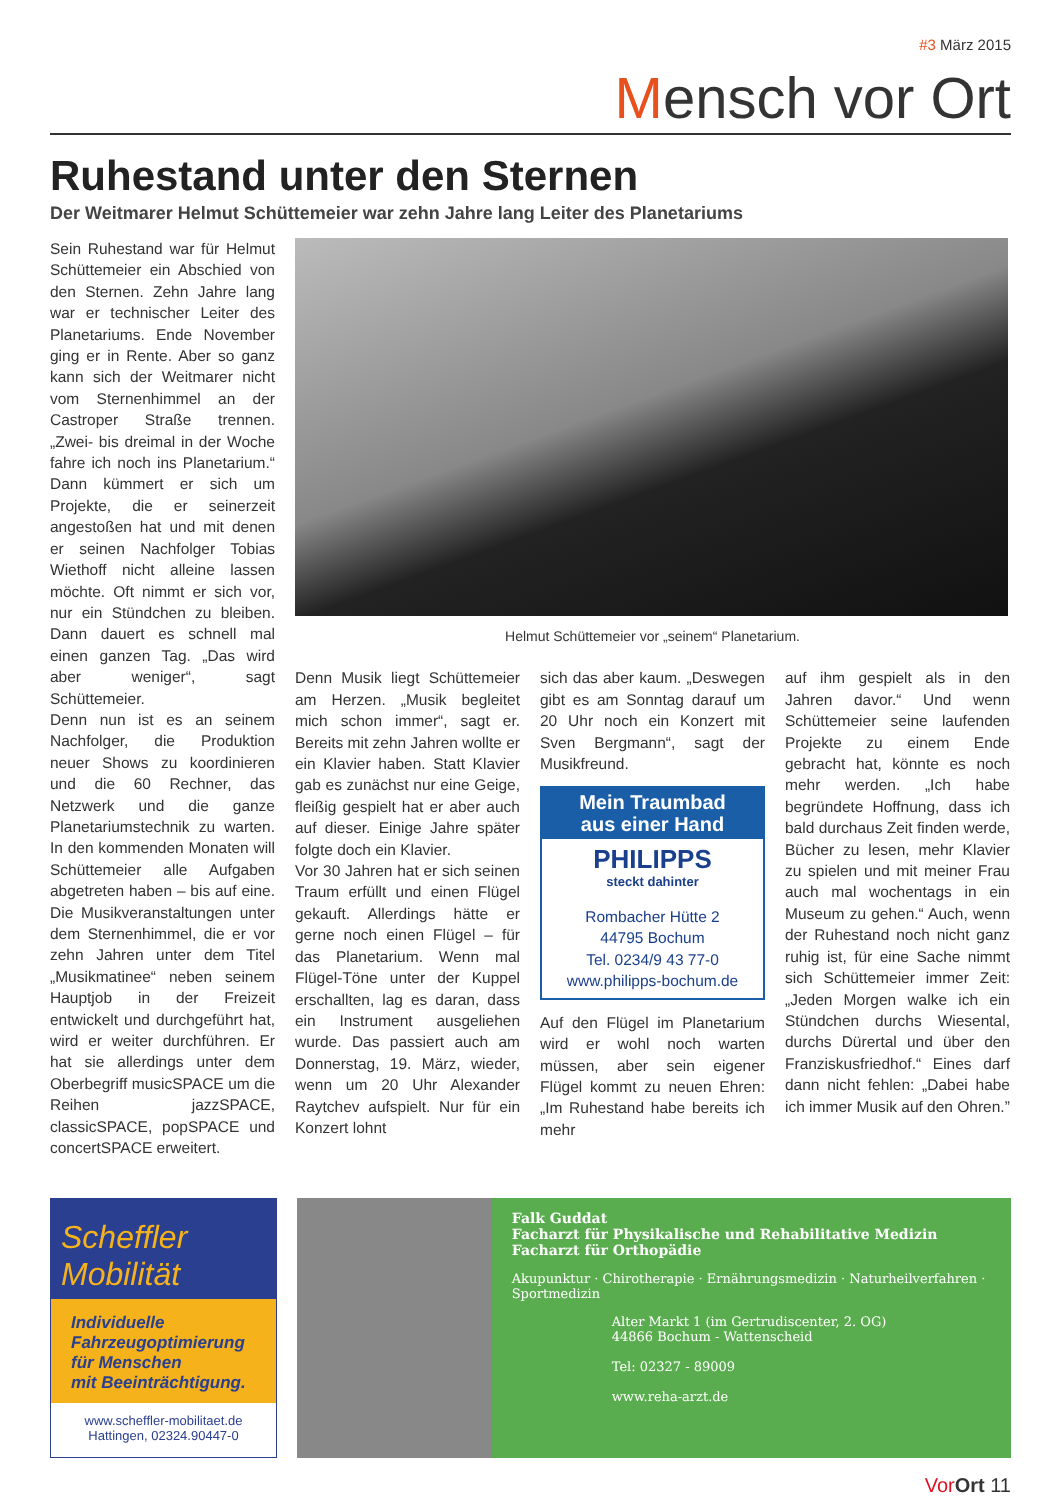#3 März 2015
Mensch vor Ort
Ruhestand unter den Sternen
Der Weitmarer Helmut Schüttemeier war zehn Jahre lang Leiter des Planetariums
Sein Ruhestand war für Helmut Schüttemeier ein Abschied von den Sternen. Zehn Jahre lang war er technischer Leiter des Planetariums. Ende November ging er in Rente. Aber so ganz kann sich der Weitmarer nicht vom Sternenhimmel an der Castroper Straße trennen. „Zwei- bis dreimal in der Woche fahre ich noch ins Planetarium.“ Dann kümmert er sich um Projekte, die er seinerzeit angestoßen hat und mit denen er seinen Nachfolger Tobias Wiethoff nicht alleine lassen möchte. Oft nimmt er sich vor, nur ein Stündchen zu bleiben. Dann dauert es schnell mal einen ganzen Tag. „Das wird aber weniger“, sagt Schüttemeier.
Denn nun ist es an seinem Nachfolger, die Produktion neuer Shows zu koordinieren und die 60 Rechner, das Netzwerk und die ganze Planetariumstechnik zu warten. In den kommenden Monaten will Schüttemeier alle Aufgaben abgetreten haben – bis auf eine. Die Musikveranstaltungen unter dem Sternenhimmel, die er vor zehn Jahren unter dem Titel „Musikmatinee“ neben seinem Hauptjob in der Freizeit entwickelt und durchgeführt hat, wird er weiter durchführen. Er hat sie allerdings unter dem Oberbegriff musicSPACE um die Reihen jazzSPACE, classicSPACE, popSPACE und concertSPACE erweitert.
Helmut Schüttemeier vor „seinem“ Planetarium.
Denn Musik liegt Schüttemeier am Herzen. „Musik begleitet mich schon immer“, sagt er. Bereits mit zehn Jahren wollte er ein Klavier haben. Statt Klavier gab es zunächst nur eine Geige, fleißig gespielt hat er aber auch auf dieser. Einige Jahre später folgte doch ein Klavier.
Vor 30 Jahren hat er sich seinen Traum erfüllt und einen Flügel gekauft. Allerdings hätte er gerne noch einen Flügel – für das Planetarium. Wenn mal Flügel-Töne unter der Kuppel erschallten, lag es daran, dass ein Instrument ausgeliehen wurde. Das passiert auch am Donnerstag, 19. März, wieder, wenn um 20 Uhr Alexander Raytchev aufspielt. Nur für ein Konzert lohnt
sich das aber kaum. „Deswegen gibt es am Sonntag darauf um 20 Uhr noch ein Konzert mit Sven Bergmann“, sagt der Musikfreund.
Mein Traumbad
aus einer Hand
PHILIPPS
steckt dahinter
Rombacher Hütte 2
44795 Bochum
Tel. 0234/9 43 77-0
www.philipps-bochum.de
Auf den Flügel im Planetarium wird er wohl noch warten müssen, aber sein eigener Flügel kommt zu neuen Ehren: „Im Ruhestand habe bereits ich mehr
auf ihm gespielt als in den Jahren davor.“ Und wenn Schüttemeier seine laufenden Projekte zu einem Ende gebracht hat, könnte es noch mehr werden. „Ich habe begründete Hoffnung, dass ich bald durchaus Zeit finden werde, Bücher zu lesen, mehr Klavier zu spielen und mit meiner Frau auch mal wochentags in ein Museum zu gehen.“ Auch, wenn der Ruhestand noch nicht ganz ruhig ist, für eine Sache nimmt sich Schüttemeier immer Zeit: „Jeden Morgen walke ich ein Stündchen durchs Wiesental, durchs Dürertal und über den Franziskusfriedhof.“ Eines darf dann nicht fehlen: „Dabei habe ich immer Musik auf den Ohren.”
Scheffler
Mobilität
Individuelle
Fahrzeugoptimierung
für Menschen
mit Beeinträchtigung.
www.scheffler-mobilitaet.de
Hattingen, 02324.90447-0
Falk Guddat
Facharzt für Physikalische und Rehabilitative Medizin
Facharzt für Orthopädie
Akupunktur · Chirotherapie · Ernährungsmedizin · Naturheilverfahren · Sportmedizin
Alter Markt 1 (im Gertrudiscenter, 2. OG)
44866 Bochum - Wattenscheid
Tel: 02327 - 89009
www.reha-arzt.de
Vor Ort 11